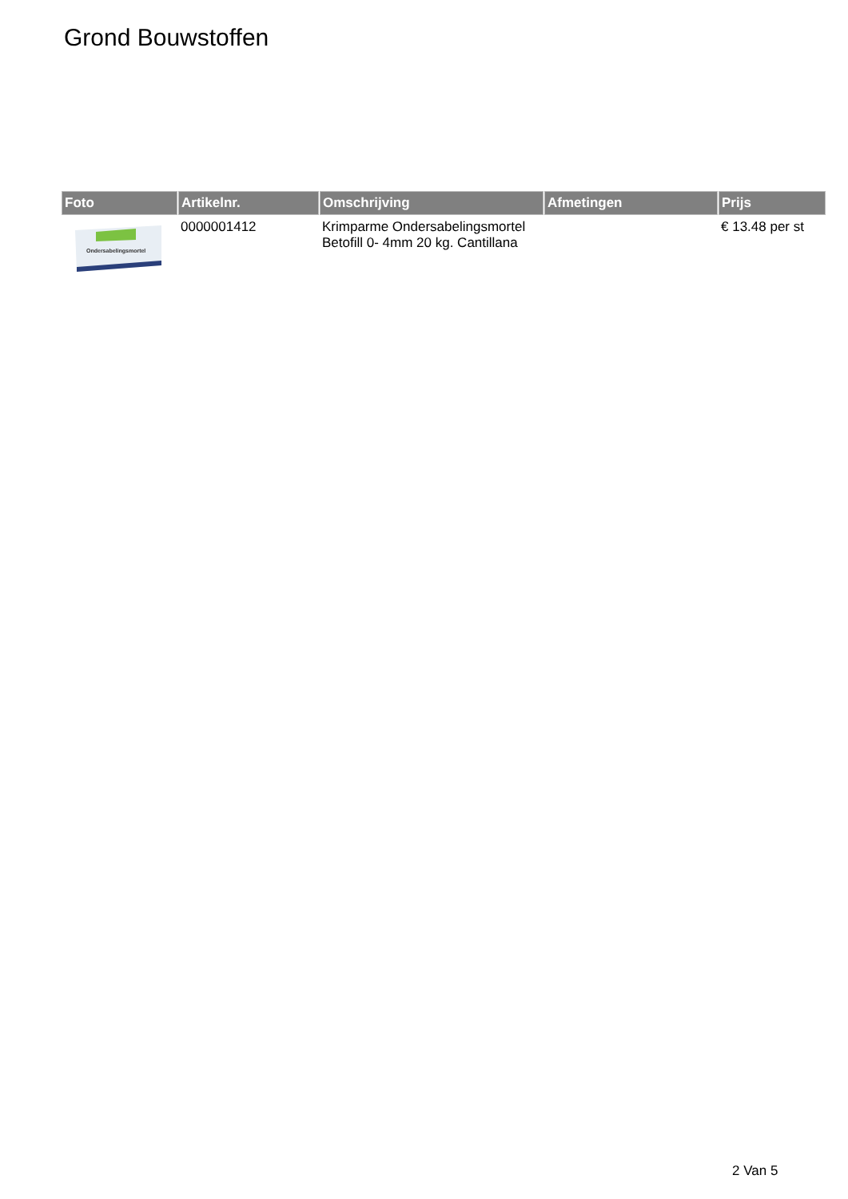Grond Bouwstoffen
| Foto | Artikelnr. | Omschrijving | Afmetingen | Prijs |
| --- | --- | --- | --- | --- |
| Ondersabelingsmortel | 0000001412 | Krimparme Ondersabelingsmortel Betofill 0- 4mm 20 kg. Cantillana | | € 13.48 per st |
2 Van 5